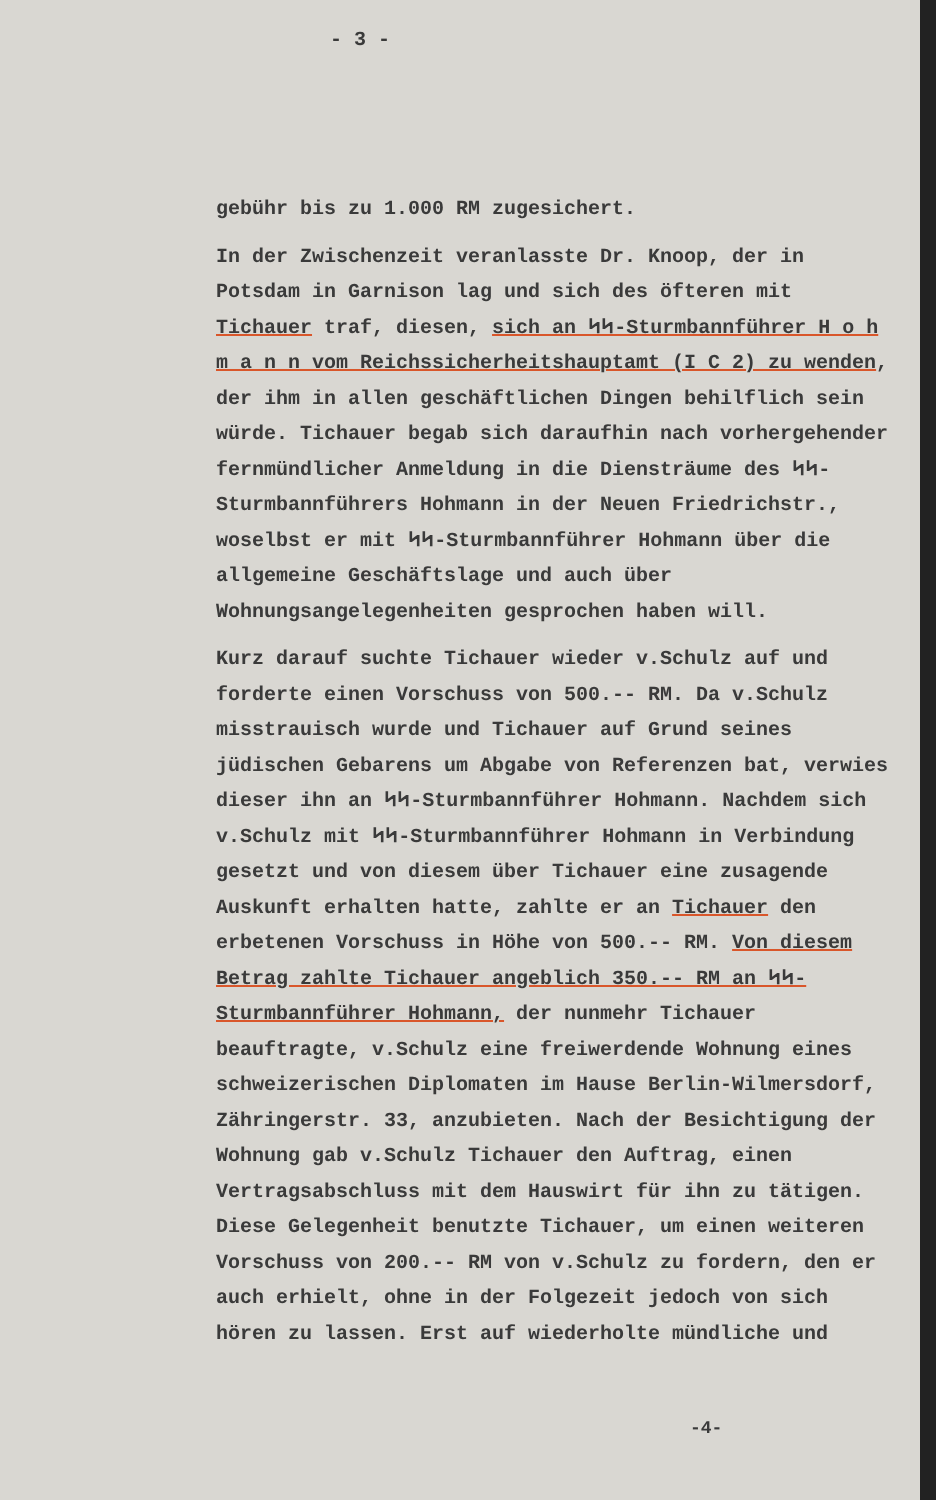- 3 -
gebühr bis zu 1.000 RM zugesichert.
In der Zwischenzeit veranlasste Dr. Knoop, der in Potsdam in Garnison lag und sich des öfteren mit Tichauer traf, diesen, sich an ᛋᛋ-Sturmbannführer H o h m a n n vom Reichssicherheitshauptamt (I C 2) zu wenden, der ihm in allen geschäftlichen Dingen behilflich sein würde. Tichauer begab sich daraufhin nach vorhergehender fernmündlicher Anmeldung in die Diensträume des ᛋᛋ-Sturmbannführers Hohmann in der Neuen Friedrichstr., woselbst er mit ᛋᛋ-Sturmbannführer Hohmann über die allgemeine Geschäftslage und auch über Wohnungsangelegenheiten gesprochen haben will.
Kurz darauf suchte Tichauer wieder v.Schulz auf und forderte einen Vorschuss von 500.-- RM. Da v.Schulz misstrauisch wurde und Tichauer auf Grund seines jüdischen Gebarens um Abgabe von Referenzen bat, verwies dieser ihn an ᛋᛋ-Sturmbannführer Hohmann. Nachdem sich v.Schulz mit ᛋᛋ-Sturmbannführer Hohmann in Verbindung gesetzt und von diesem über Tichauer eine zusagende Auskunft erhalten hatte, zahlte er an Tichauer den erbetenen Vorschuss in Höhe von 500.-- RM. Von diesem Betrag zahlte Tichauer angeblich 350.-- RM an ᛋᛋ-Sturmbannführer Hohmann, der nunmehr Tichauer beauftragte, v.Schulz eine freiwerdende Wohnung eines schweizerischen Diplomaten im Hause Berlin-Wilmersdorf, Zähringerstr. 33, anzubieten. Nach der Besichtigung der Wohnung gab v.Schulz Tichauer den Auftrag, einen Vertragsabschluss mit dem Hauswirt für ihn zu tätigen. Diese Gelegenheit benutzte Tichauer, um einen weiteren Vorschuss von 200.-- RM von v.Schulz zu fordern, den er auch erhielt, ohne in der Folgezeit jedoch von sich hören zu lassen. Erst auf wiederholte mündliche und
-4-